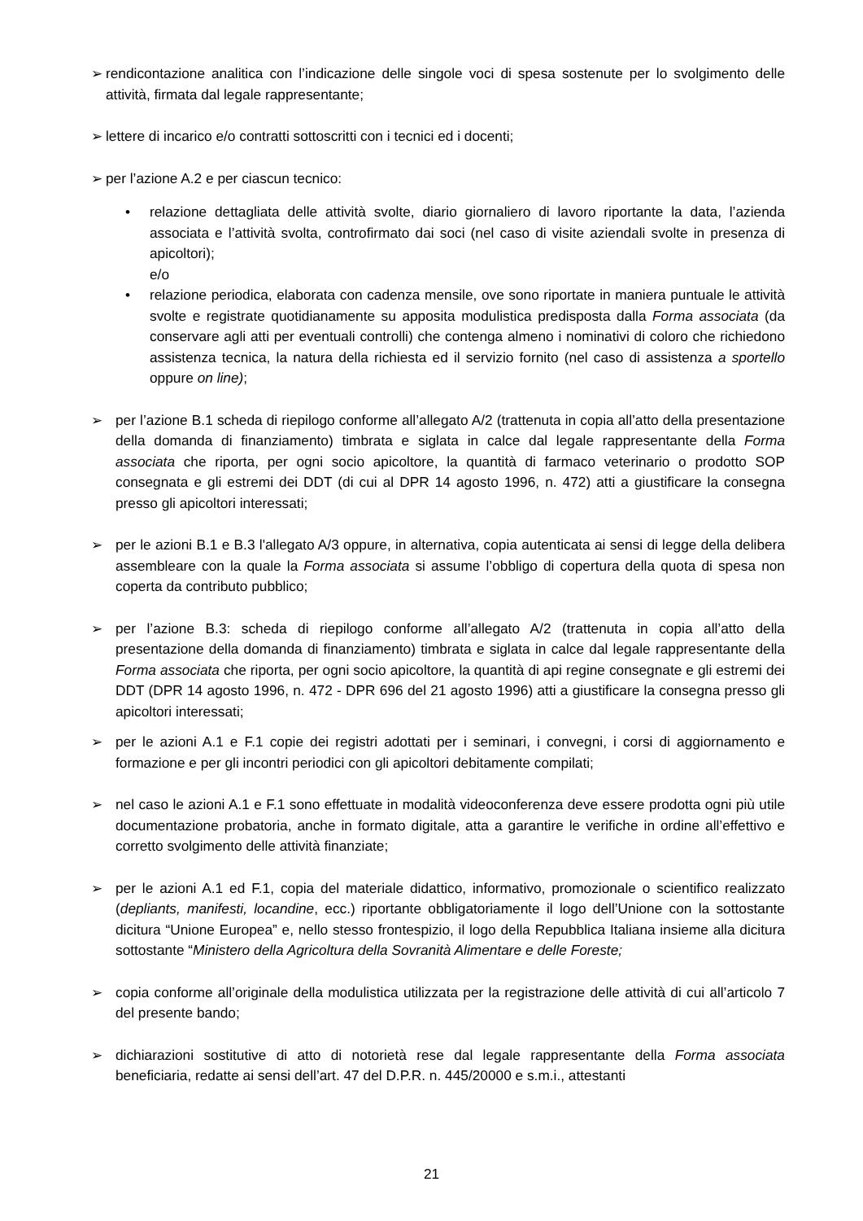➢ rendicontazione analitica con l’indicazione delle singole voci di spesa sostenute per lo svolgimento delle attività, firmata dal legale rappresentante;
➢ lettere di incarico e/o contratti sottoscritti con i tecnici ed i docenti;
➢ per l’azione A.2 e per ciascun tecnico:
• relazione dettagliata delle attività svolte, diario giornaliero di lavoro riportante la data, l’azienda associata e l’attività svolta, controfirmato dai soci (nel caso di visite aziendali svolte in presenza di apicoltori);
e/o
• relazione periodica, elaborata con cadenza mensile, ove sono riportate in maniera puntuale le attività svolte e registrate quotidianamente su apposita modulistica predisposta dalla Forma associata (da conservare agli atti per eventuali controlli) che contenga almeno i nominativi di coloro che richiedono assistenza tecnica, la natura della richiesta ed il servizio fornito (nel caso di assistenza a sportello oppure on line);
➢ per l’azione B.1 scheda di riepilogo conforme all’allegato A/2 (trattenuta in copia all’atto della presentazione della domanda di finanziamento) timbrata e siglata in calce dal legale rappresentante della Forma associata che riporta, per ogni socio apicoltore, la quantità di farmaco veterinario o prodotto SOP consegnata e gli estremi dei DDT (di cui al DPR 14 agosto 1996, n. 472) atti a giustificare la consegna presso gli apicoltori interessati;
➢ per le azioni B.1 e B.3 l'allegato A/3 oppure, in alternativa, copia autenticata ai sensi di legge della delibera assembleare con la quale la Forma associata si assume l’obbligo di copertura della quota di spesa non coperta da contributo pubblico;
➢ per l’azione B.3: scheda di riepilogo conforme all’allegato A/2 (trattenuta in copia all’atto della presentazione della domanda di finanziamento) timbrata e siglata in calce dal legale rappresentante della Forma associata che riporta, per ogni socio apicoltore, la quantità di api regine consegnate e gli estremi dei DDT (DPR 14 agosto 1996, n. 472 - DPR 696 del 21 agosto 1996) atti a giustificare la consegna presso gli apicoltori interessati;
➢ per le azioni A.1 e F.1 copie dei registri adottati per i seminari, i convegni, i corsi di aggiornamento e formazione e per gli incontri periodici con gli apicoltori debitamente compilati;
➢ nel caso le azioni A.1 e F.1 sono effettuate in modalità videoconferenza deve essere prodotta ogni più utile documentazione probatoria, anche in formato digitale, atta a garantire le verifiche in ordine all’effettivo e corretto svolgimento delle attività finanziate;
➢ per le azioni A.1 ed F.1, copia del materiale didattico, informativo, promozionale o scientifico realizzato (depliants, manifesti, locandine, ecc.) riportante obbligatoriamente il logo dell’Unione con la sottostante dicitura “Unione Europea” e, nello stesso frontespizio, il logo della Repubblica Italiana insieme alla dicitura sottostante “Ministero della Agricoltura della Sovranità Alimentare e delle Foreste;
➢ copia conforme all’originale della modulistica utilizzata per la registrazione delle attività di cui all’articolo 7 del presente bando;
➢ dichiarazioni sostitutive di atto di notorietà rese dal legale rappresentante della Forma associata beneficiaria, redatte ai sensi dell’art. 47 del D.P.R. n. 445/20000 e s.m.i., attestanti
21